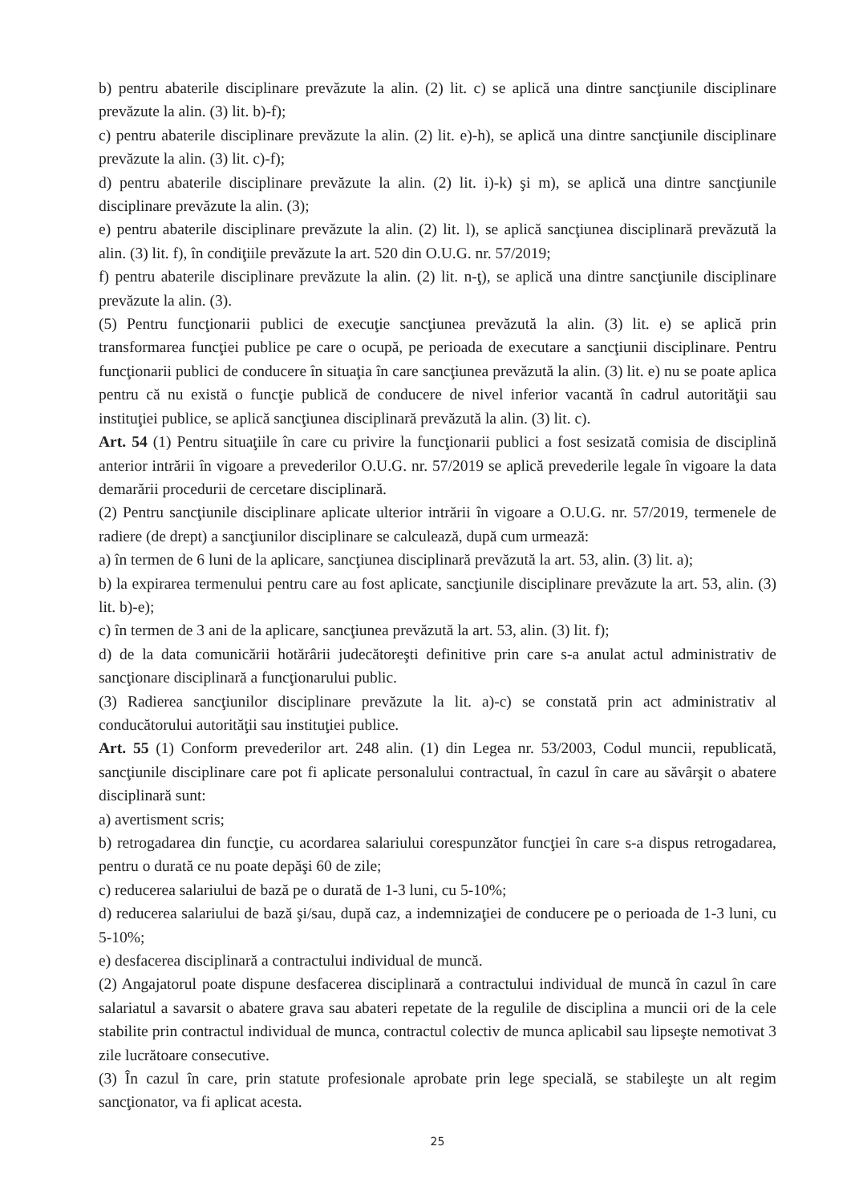b) pentru abaterile disciplinare prevăzute la alin. (2) lit. c) se aplică una dintre sancţiunile disciplinare prevăzute la alin. (3) lit. b)-f);
c) pentru abaterile disciplinare prevăzute la alin. (2) lit. e)-h), se aplică una dintre sancţiunile disciplinare prevăzute la alin. (3) lit. c)-f);
d) pentru abaterile disciplinare prevăzute la alin. (2) lit. i)-k) şi m), se aplică una dintre sancţiunile disciplinare prevăzute la alin. (3);
e) pentru abaterile disciplinare prevăzute la alin. (2) lit. l), se aplică sancţiunea disciplinară prevăzută la alin. (3) lit. f), în condiţiile prevăzute la art. 520 din O.U.G. nr. 57/2019;
f) pentru abaterile disciplinare prevăzute la alin. (2) lit. n-ţ), se aplică una dintre sancţiunile disciplinare prevăzute la alin. (3).
(5) Pentru funcţionarii publici de execuţie sancţiunea prevăzută la alin. (3) lit. e) se aplică prin transformarea funcţiei publice pe care o ocupă, pe perioada de executare a sancţiunii disciplinare. Pentru funcţionarii publici de conducere în situaţia în care sancţiunea prevăzută la alin. (3) lit. e) nu se poate aplica pentru că nu există o funcţie publică de conducere de nivel inferior vacantă în cadrul autorităţii sau instituţiei publice, se aplică sancţiunea disciplinară prevăzută la alin. (3) lit. c).
Art. 54 (1) Pentru situaţiile în care cu privire la funcţionarii publici a fost sesizată comisia de disciplină anterior intrării în vigoare a prevederilor O.U.G. nr. 57/2019 se aplică prevederile legale în vigoare la data demarării procedurii de cercetare disciplinară.
(2) Pentru sancţiunile disciplinare aplicate ulterior intrării în vigoare a O.U.G. nr. 57/2019, termenele de radiere (de drept) a sancţiunilor disciplinare se calculează, după cum urmează:
a) în termen de 6 luni de la aplicare, sancţiunea disciplinară prevăzută la art. 53, alin. (3) lit. a);
b) la expirarea termenului pentru care au fost aplicate, sancţiunile disciplinare prevăzute la art. 53, alin. (3) lit. b)-e);
c) în termen de 3 ani de la aplicare, sancţiunea prevăzută la art. 53, alin. (3) lit. f);
d) de la data comunicării hotărârii judecătoreşti definitive prin care s-a anulat actul administrativ de sancţionare disciplinară a funcţionarului public.
(3) Radierea sancţiunilor disciplinare prevăzute la lit. a)-c) se constată prin act administrativ al conducătorului autorităţii sau instituţiei publice.
Art. 55 (1) Conform prevederilor art. 248 alin. (1) din Legea nr. 53/2003, Codul muncii, republicată, sancţiunile disciplinare care pot fi aplicate personalului contractual, în cazul în care au săvârşit o abatere disciplinară sunt:
a) avertisment scris;
b) retrogadarea din funcţie, cu acordarea salariului corespunzător funcţiei în care s-a dispus retrogadarea, pentru o durată ce nu poate depăşi 60 de zile;
c) reducerea salariului de bază pe o durată de 1-3 luni, cu 5-10%;
d) reducerea salariului de bază şi/sau, după caz, a indemnizaţiei de conducere pe o perioada de 1-3 luni, cu 5-10%;
e) desfacerea disciplinară a contractului individual de muncă.
(2) Angajatorul poate dispune desfacerea disciplinară a contractului individual de muncă în cazul în care salariatul a savarsit o abatere grava sau abateri repetate de la regulile de disciplina a muncii ori de la cele stabilite prin contractul individual de munca, contractul colectiv de munca aplicabil sau lipseşte nemotivat 3 zile lucrătoare consecutive.
(3) În cazul în care, prin statute profesionale aprobate prin lege specială, se stabileşte un alt regim sancţionator, va fi aplicat acesta.
25